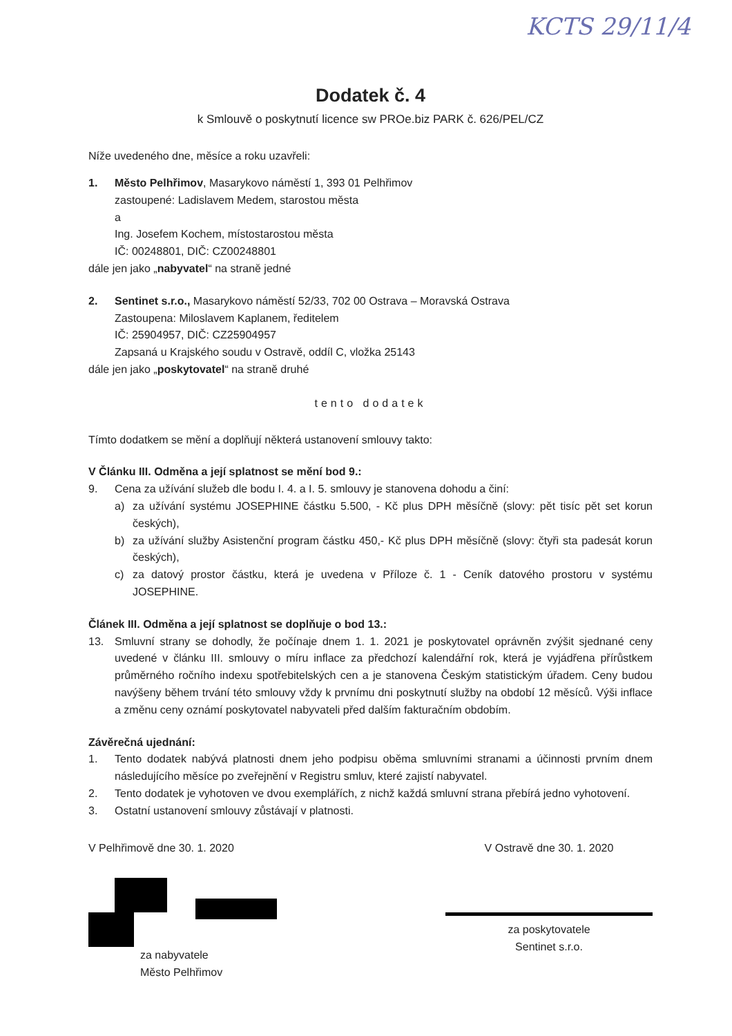KCTS 29/11/4
Dodatek č. 4
k Smlouvě o poskytnutí licence sw PROe.biz PARK č. 626/PEL/CZ
Níže uvedeného dne, měsíce a roku uzavřeli:
1. Město Pelhřimov, Masarykovo náměstí 1, 393 01 Pelhřimov
zastoupené: Ladislavem Medem, starostou města
a
Ing. Josefem Kochem, místostarostou města
IČ: 00248801, DIČ: CZ00248801
dále jen jako „nabyvatel“ na straně jedné
2. Sentinet s.r.o., Masarykovo náměstí 52/33, 702 00 Ostrava – Moravská Ostrava
Zastoupena: Miloslavem Kaplanem, ředitelem
IČ: 25904957, DIČ: CZ25904957
Zapsaná u Krajského soudu v Ostravě, oddíl C, vložka 25143
dále jen jako „poskytovatel“ na straně druhé
tento dodatek
Tímto dodatkem se mění a doplňují některá ustanovení smlouvy takto:
V Článku III. Odměna a její splatnost se mění bod 9.:
9. Cena za užívání služeb dle bodu I. 4. a I. 5. smlouvy je stanovena dohodu a činí:
a) za užívání systému JOSEPHINE částku 5.500, - Kč plus DPH měsíčně (slovy: pět tisíc pět set korun českých),
b) za užívání služby Asistenční program částku 450,- Kč plus DPH měsíčně (slovy: čtyři sta padesát korun českých),
c) za datový prostor částku, která je uvedena v Příloze č. 1 - Ceník datového prostoru v systému JOSEPHINE.
Článek III. Odměna a její splatnost se doplňuje o bod 13.:
13. Smluvní strany se dohodly, že počínaje dnem 1. 1. 2021 je poskytovatel oprávněn zvýšit sjednané ceny uvedené v článku III. smlouvy o míru inflace za předchozí kalendářní rok, která je vyjádřena přírůstkem průměrného ročního indexu spotřebitelských cen a je stanovena Českým statistickým úřadem. Ceny budou navýšeny během trvání této smlouvy vždy k prvnímu dni poskytnutí služby na období 12 měsíců. Výši inflace a změnu ceny oznámí poskytovatel nabyvateli před dalším fakturačním obdobím.
Závěrečná ujednání:
1. Tento dodatek nabývá platnosti dnem jeho podpisu oběma smluvními stranami a účinnosti prvním dnem následujícího měsíce po zveřejnění v Registru smluv, které zajistí nabyvatel.
2. Tento dodatek je vyhotoven ve dvou exemplářích, z nichž každá smluvní strana přebírá jedno vyhotovení.
3. Ostatní ustanovení smlouvy zůstávají v platnosti.
V Pelhřimově dne 30. 1. 2020
za nabyvatele
Město Pelhřimov
V Ostravě dne 30. 1. 2020
za poskytovatele
Sentinet s.r.o.